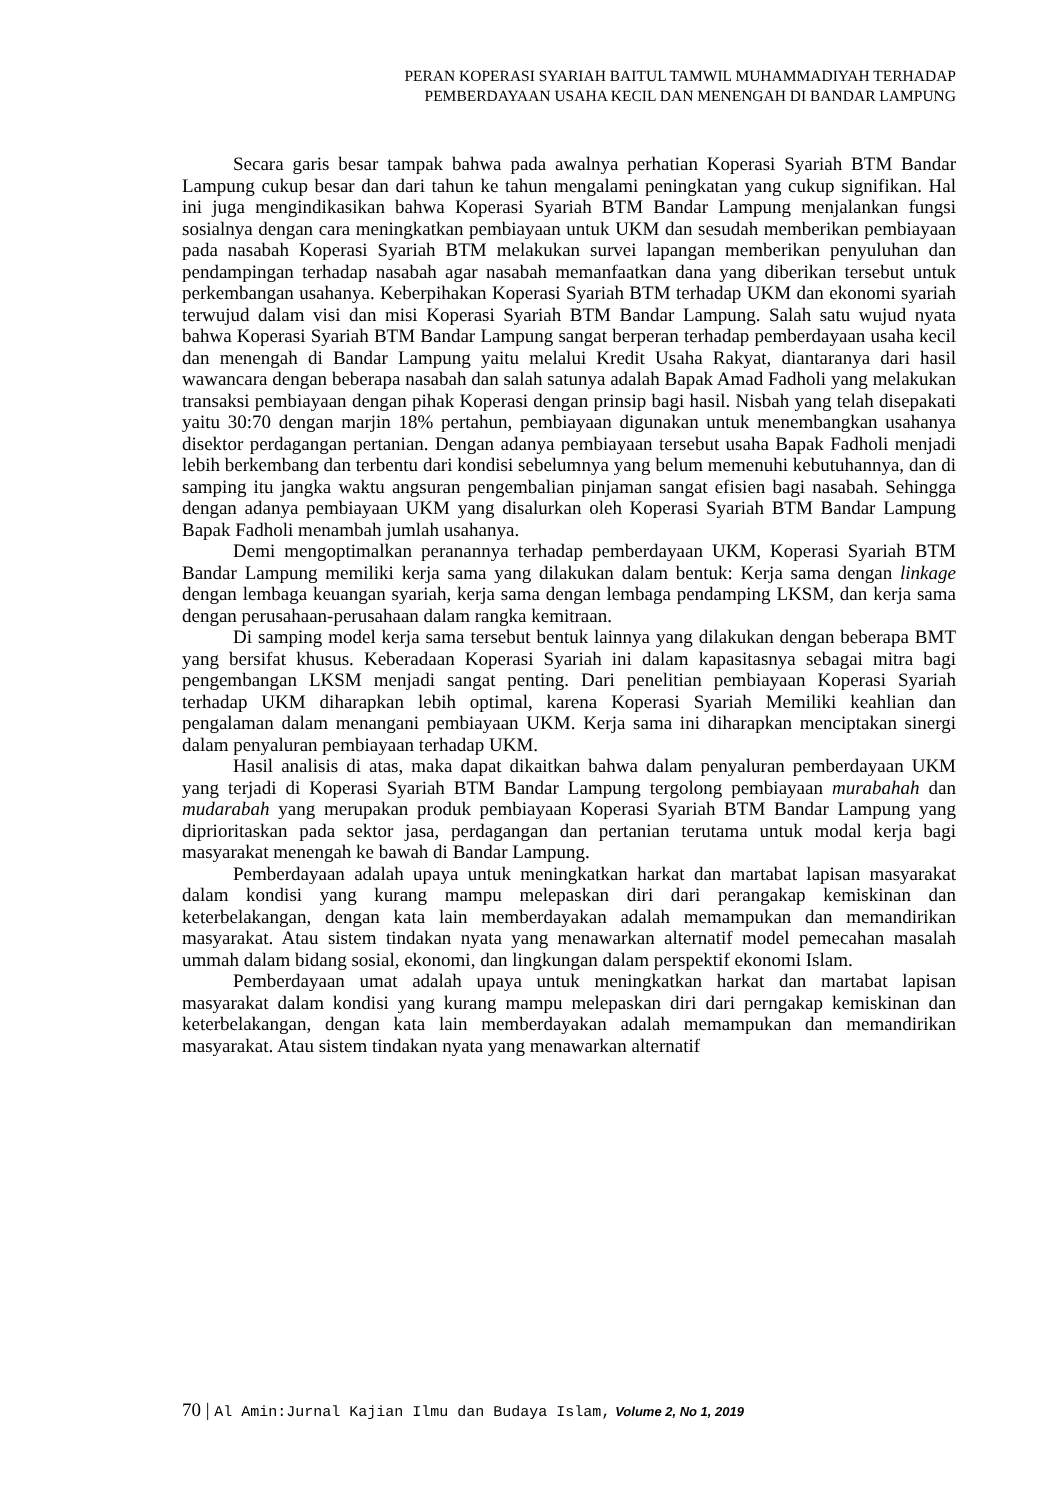PERAN KOPERASI SYARIAH BAITUL TAMWIL MUHAMMADIYAH TERHADAP
PEMBERDAYAAN USAHA KECIL DAN MENENGAH DI BANDAR LAMPUNG
Secara garis besar tampak bahwa pada awalnya perhatian Koperasi Syariah BTM Bandar Lampung cukup besar dan dari tahun ke tahun mengalami peningkatan yang cukup signifikan. Hal ini juga mengindikasikan bahwa Koperasi Syariah BTM Bandar Lampung menjalankan fungsi sosialnya dengan cara meningkatkan pembiayaan untuk UKM dan sesudah memberikan pembiayaan pada nasabah Koperasi Syariah BTM melakukan survei lapangan memberikan penyuluhan dan pendampingan terhadap nasabah agar nasabah memanfaatkan dana yang diberikan tersebut untuk perkembangan usahanya. Keberpihakan Koperasi Syariah BTM terhadap UKM dan ekonomi syariah terwujud dalam visi dan misi Koperasi Syariah BTM Bandar Lampung. Salah satu wujud nyata bahwa Koperasi Syariah BTM Bandar Lampung sangat berperan terhadap pemberdayaan usaha kecil dan menengah di Bandar Lampung yaitu melalui Kredit Usaha Rakyat, diantaranya dari hasil wawancara dengan beberapa nasabah dan salah satunya adalah Bapak Amad Fadholi yang melakukan transaksi pembiayaan dengan pihak Koperasi dengan prinsip bagi hasil. Nisbah yang telah disepakati yaitu 30:70 dengan marjin 18% pertahun, pembiayaan digunakan untuk menembangkan usahanya disektor perdagangan pertanian. Dengan adanya pembiayaan tersebut usaha Bapak Fadholi menjadi lebih berkembang dan terbentu dari kondisi sebelumnya yang belum memenuhi kebutuhannya, dan di samping itu jangka waktu angsuran pengembalian pinjaman sangat efisien bagi nasabah. Sehingga dengan adanya pembiayaan UKM yang disalurkan oleh Koperasi Syariah BTM Bandar Lampung Bapak Fadholi menambah jumlah usahanya.
Demi mengoptimalkan peranannya terhadap pemberdayaan UKM, Koperasi Syariah BTM Bandar Lampung memiliki kerja sama yang dilakukan dalam bentuk: Kerja sama dengan linkage dengan lembaga keuangan syariah, kerja sama dengan lembaga pendamping LKSM, dan kerja sama dengan perusahaan-perusahaan dalam rangka kemitraan.
Di samping model kerja sama tersebut bentuk lainnya yang dilakukan dengan beberapa BMT yang bersifat khusus. Keberadaan Koperasi Syariah ini dalam kapasitasnya sebagai mitra bagi pengembangan LKSM menjadi sangat penting. Dari penelitian pembiayaan Koperasi Syariah terhadap UKM diharapkan lebih optimal, karena Koperasi Syariah Memiliki keahlian dan pengalaman dalam menangani pembiayaan UKM. Kerja sama ini diharapkan menciptakan sinergi dalam penyaluran pembiayaan terhadap UKM.
Hasil analisis di atas, maka dapat dikaitkan bahwa dalam penyaluran pemberdayaan UKM yang terjadi di Koperasi Syariah BTM Bandar Lampung tergolong pembiayaan murabahah dan mudarabah yang merupakan produk pembiayaan Koperasi Syariah BTM Bandar Lampung yang diprioritaskan pada sektor jasa, perdagangan dan pertanian terutama untuk modal kerja bagi masyarakat menengah ke bawah di Bandar Lampung.
Pemberdayaan adalah upaya untuk meningkatkan harkat dan martabat lapisan masyarakat dalam kondisi yang kurang mampu melepaskan diri dari perangakap kemiskinan dan keterbelakangan, dengan kata lain memberdayakan adalah memampukan dan memandirikan masyarakat. Atau sistem tindakan nyata yang menawarkan alternatif model pemecahan masalah ummah dalam bidang sosial, ekonomi, dan lingkungan dalam perspektif ekonomi Islam.
Pemberdayaan umat adalah upaya untuk meningkatkan harkat dan martabat lapisan masyarakat dalam kondisi yang kurang mampu melepaskan diri dari perngakap kemiskinan dan keterbelakangan, dengan kata lain memberdayakan adalah memampukan dan memandirikan masyarakat. Atau sistem tindakan nyata yang menawarkan alternatif
70 | Al Amin:Jurnal Kajian Ilmu dan Budaya Islam, Volume 2, No 1, 2019